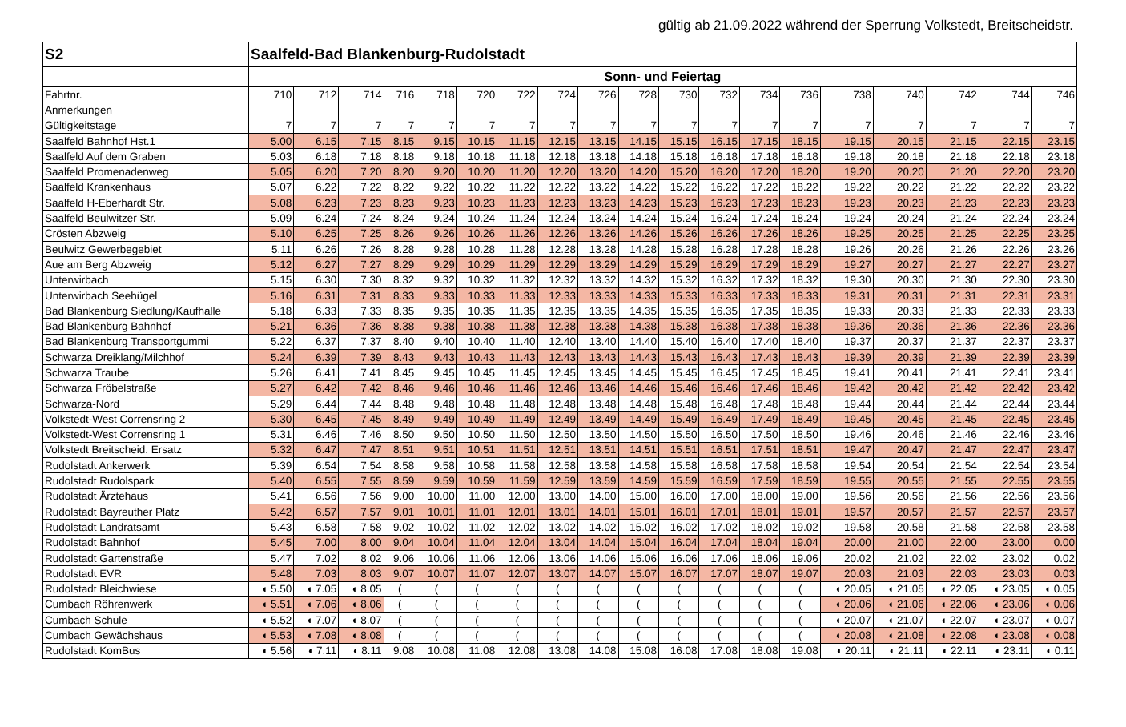gültig ab 21.09.2022 während der Sperrung Volkstedt, Breitscheidstr.
| S2 | Saalfeld-Bad Blankenburg-Rudolstadt | | | | | | | | | | | | | | | | | | |
| | Sonn- und Feiertag | | | | | | | | | | | | | | | | | | |
| Fahrtnr. | 710 | 712 | 714 | 716 | 718 | 720 | 722 | 724 | 726 | 728 | 730 | 732 | 734 | 736 | 738 | 740 | 742 | 744 | 746 |
| Anmerkungen | | | | | | | | | | | | | | | | | | | |
| Gültigkeitstage | 7 | 7 | 7 | 7 | 7 | 7 | 7 | 7 | 7 | 7 | 7 | 7 | 7 | 7 | 7 | 7 | 7 | 7 | 7 |
| Saalfeld Bahnhof Hst.1 | 5.00 | 6.15 | 7.15 | 8.15 | 9.15 | 10.15 | 11.15 | 12.15 | 13.15 | 14.15 | 15.15 | 16.15 | 17.15 | 18.15 | 19.15 | 20.15 | 21.15 | 22.15 | 23.15 |
| Saalfeld Auf dem Graben | 5.03 | 6.18 | 7.18 | 8.18 | 9.18 | 10.18 | 11.18 | 12.18 | 13.18 | 14.18 | 15.18 | 16.18 | 17.18 | 18.18 | 19.18 | 20.18 | 21.18 | 22.18 | 23.18 |
| Saalfeld Promenadenweg | 5.05 | 6.20 | 7.20 | 8.20 | 9.20 | 10.20 | 11.20 | 12.20 | 13.20 | 14.20 | 15.20 | 16.20 | 17.20 | 18.20 | 19.20 | 20.20 | 21.20 | 22.20 | 23.20 |
| Saalfeld Krankenhaus | 5.07 | 6.22 | 7.22 | 8.22 | 9.22 | 10.22 | 11.22 | 12.22 | 13.22 | 14.22 | 15.22 | 16.22 | 17.22 | 18.22 | 19.22 | 20.22 | 21.22 | 22.22 | 23.22 |
| Saalfeld H-Eberhardt Str. | 5.08 | 6.23 | 7.23 | 8.23 | 9.23 | 10.23 | 11.23 | 12.23 | 13.23 | 14.23 | 15.23 | 16.23 | 17.23 | 18.23 | 19.23 | 20.23 | 21.23 | 22.23 | 23.23 |
| Saalfeld Beulwitzer Str. | 5.09 | 6.24 | 7.24 | 8.24 | 9.24 | 10.24 | 11.24 | 12.24 | 13.24 | 14.24 | 15.24 | 16.24 | 17.24 | 18.24 | 19.24 | 20.24 | 21.24 | 22.24 | 23.24 |
| Crösten Abzweig | 5.10 | 6.25 | 7.25 | 8.26 | 9.26 | 10.26 | 11.26 | 12.26 | 13.26 | 14.26 | 15.26 | 16.26 | 17.26 | 18.26 | 19.25 | 20.25 | 21.25 | 22.25 | 23.25 |
| Beulwitz Gewerbegebiet | 5.11 | 6.26 | 7.26 | 8.28 | 9.28 | 10.28 | 11.28 | 12.28 | 13.28 | 14.28 | 15.28 | 16.28 | 17.28 | 18.28 | 19.26 | 20.26 | 21.26 | 22.26 | 23.26 |
| Aue am Berg Abzweig | 5.12 | 6.27 | 7.27 | 8.29 | 9.29 | 10.29 | 11.29 | 12.29 | 13.29 | 14.29 | 15.29 | 16.29 | 17.29 | 18.29 | 19.27 | 20.27 | 21.27 | 22.27 | 23.27 |
| Unterwirbach | 5.15 | 6.30 | 7.30 | 8.32 | 9.32 | 10.32 | 11.32 | 12.32 | 13.32 | 14.32 | 15.32 | 16.32 | 17.32 | 18.32 | 19.30 | 20.30 | 21.30 | 22.30 | 23.30 |
| Unterwirbach Seehügel | 5.16 | 6.31 | 7.31 | 8.33 | 9.33 | 10.33 | 11.33 | 12.33 | 13.33 | 14.33 | 15.33 | 16.33 | 17.33 | 18.33 | 19.31 | 20.31 | 21.31 | 22.31 | 23.31 |
| Bad Blankenburg Siedlung/Kaufhalle | 5.18 | 6.33 | 7.33 | 8.35 | 9.35 | 10.35 | 11.35 | 12.35 | 13.35 | 14.35 | 15.35 | 16.35 | 17.35 | 18.35 | 19.33 | 20.33 | 21.33 | 22.33 | 23.33 |
| Bad Blankenburg Bahnhof | 5.21 | 6.36 | 7.36 | 8.38 | 9.38 | 10.38 | 11.38 | 12.38 | 13.38 | 14.38 | 15.38 | 16.38 | 17.38 | 18.38 | 19.36 | 20.36 | 21.36 | 22.36 | 23.36 |
| Bad Blankenburg Transportgummi | 5.22 | 6.37 | 7.37 | 8.40 | 9.40 | 10.40 | 11.40 | 12.40 | 13.40 | 14.40 | 15.40 | 16.40 | 17.40 | 18.40 | 19.37 | 20.37 | 21.37 | 22.37 | 23.37 |
| Schwarza Dreiklang/Milchhof | 5.24 | 6.39 | 7.39 | 8.43 | 9.43 | 10.43 | 11.43 | 12.43 | 13.43 | 14.43 | 15.43 | 16.43 | 17.43 | 18.43 | 19.39 | 20.39 | 21.39 | 22.39 | 23.39 |
| Schwarza Traube | 5.26 | 6.41 | 7.41 | 8.45 | 9.45 | 10.45 | 11.45 | 12.45 | 13.45 | 14.45 | 15.45 | 16.45 | 17.45 | 18.45 | 19.41 | 20.41 | 21.41 | 22.41 | 23.41 |
| Schwarza Fröbelstraße | 5.27 | 6.42 | 7.42 | 8.46 | 9.46 | 10.46 | 11.46 | 12.46 | 13.46 | 14.46 | 15.46 | 16.46 | 17.46 | 18.46 | 19.42 | 20.42 | 21.42 | 22.42 | 23.42 |
| Schwarza-Nord | 5.29 | 6.44 | 7.44 | 8.48 | 9.48 | 10.48 | 11.48 | 12.48 | 13.48 | 14.48 | 15.48 | 16.48 | 17.48 | 18.48 | 19.44 | 20.44 | 21.44 | 22.44 | 23.44 |
| Volkstedt-West Corrensring 2 | 5.30 | 6.45 | 7.45 | 8.49 | 9.49 | 10.49 | 11.49 | 12.49 | 13.49 | 14.49 | 15.49 | 16.49 | 17.49 | 18.49 | 19.45 | 20.45 | 21.45 | 22.45 | 23.45 |
| Volkstedt-West Corrensring 1 | 5.31 | 6.46 | 7.46 | 8.50 | 9.50 | 10.50 | 11.50 | 12.50 | 13.50 | 14.50 | 15.50 | 16.50 | 17.50 | 18.50 | 19.46 | 20.46 | 21.46 | 22.46 | 23.46 |
| Volkstedt Breitscheid. Ersatz | 5.32 | 6.47 | 7.47 | 8.51 | 9.51 | 10.51 | 11.51 | 12.51 | 13.51 | 14.51 | 15.51 | 16.51 | 17.51 | 18.51 | 19.47 | 20.47 | 21.47 | 22.47 | 23.47 |
| Rudolstadt Ankerwerk | 5.39 | 6.54 | 7.54 | 8.58 | 9.58 | 10.58 | 11.58 | 12.58 | 13.58 | 14.58 | 15.58 | 16.58 | 17.58 | 18.58 | 19.54 | 20.54 | 21.54 | 22.54 | 23.54 |
| Rudolstadt Rudolspark | 5.40 | 6.55 | 7.55 | 8.59 | 9.59 | 10.59 | 11.59 | 12.59 | 13.59 | 14.59 | 15.59 | 16.59 | 17.59 | 18.59 | 19.55 | 20.55 | 21.55 | 22.55 | 23.55 |
| Rudolstadt Ärztehaus | 5.41 | 6.56 | 7.56 | 9.00 | 10.00 | 11.00 | 12.00 | 13.00 | 14.00 | 15.00 | 16.00 | 17.00 | 18.00 | 19.00 | 19.56 | 20.56 | 21.56 | 22.56 | 23.56 |
| Rudolstadt Bayreuther Platz | 5.42 | 6.57 | 7.57 | 9.01 | 10.01 | 11.01 | 12.01 | 13.01 | 14.01 | 15.01 | 16.01 | 17.01 | 18.01 | 19.01 | 19.57 | 20.57 | 21.57 | 22.57 | 23.57 |
| Rudolstadt Landratsamt | 5.43 | 6.58 | 7.58 | 9.02 | 10.02 | 11.02 | 12.02 | 13.02 | 14.02 | 15.02 | 16.02 | 17.02 | 18.02 | 19.02 | 19.58 | 20.58 | 21.58 | 22.58 | 23.58 |
| Rudolstadt Bahnhof | 5.45 | 7.00 | 8.00 | 9.04 | 10.04 | 11.04 | 12.04 | 13.04 | 14.04 | 15.04 | 16.04 | 17.04 | 18.04 | 19.04 | 20.00 | 21.00 | 22.00 | 23.00 | 0.00 |
| Rudolstadt Gartenstraße | 5.47 | 7.02 | 8.02 | 9.06 | 10.06 | 11.06 | 12.06 | 13.06 | 14.06 | 15.06 | 16.06 | 17.06 | 18.06 | 19.06 | 20.02 | 21.02 | 22.02 | 23.02 | 0.02 |
| Rudolstadt EVR | 5.48 | 7.03 | 8.03 | 9.07 | 10.07 | 11.07 | 12.07 | 13.07 | 14.07 | 15.07 | 16.07 | 17.07 | 18.07 | 19.07 | 20.03 | 21.03 | 22.03 | 23.03 | 0.03 |
| Rudolstadt Bleichwiese | ◖ 5.50 | ◖ 7.05 | ◖ 8.05 | ( | ( | ( | ( | ( | ( | ( | ( | ( | ( | ( | ◖ 20.05 | ◖ 21.05 | ◖ 22.05 | ◖ 23.05 | ◖ 0.05 |
| Cumbach Röhrenwerk | ◖ 5.51 | ◖ 7.06 | ◖ 8.06 | ( | ( | ( | ( | ( | ( | ( | ( | ( | ( | ( | ◖ 20.06 | ◖ 21.06 | ◖ 22.06 | ◖ 23.06 | ◖ 0.06 |
| Cumbach Schule | ◖ 5.52 | ◖ 7.07 | ◖ 8.07 | ( | ( | ( | ( | ( | ( | ( | ( | ( | ( | ( | ◖ 20.07 | ◖ 21.07 | ◖ 22.07 | ◖ 23.07 | ◖ 0.07 |
| Cumbach Gewächshaus | ◖ 5.53 | ◖ 7.08 | ◖ 8.08 | ( | ( | ( | ( | ( | ( | ( | ( | ( | ( | ( | ◖ 20.08 | ◖ 21.08 | ◖ 22.08 | ◖ 23.08 | ◖ 0.08 |
| Rudolstadt KomBus | ◖ 5.56 | ◖ 7.11 | ◖ 8.11 | 9.08 | 10.08 | 11.08 | 12.08 | 13.08 | 14.08 | 15.08 | 16.08 | 17.08 | 18.08 | 19.08 | ◖ 20.11 | ◖ 21.11 | ◖ 22.11 | ◖ 23.11 | ◖ 0.11 |